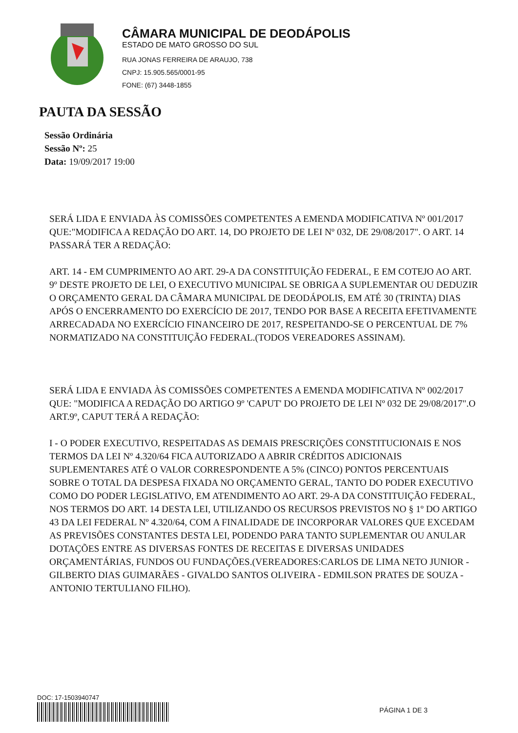CÂMARA MUNICIPAL DE DEODÁPOLIS
ESTADO DE MATO GROSSO DO SUL
RUA JONAS FERREIRA DE ARAUJO, 738
CNPJ: 15.905.565/0001-95
FONE: (67) 3448-1855
PAUTA DA SESSÃO
Sessão Ordinária
Sessão Nº: 25
Data: 19/09/2017 19:00
SERÁ LIDA E ENVIADA ÀS COMISSÕES COMPETENTES A EMENDA MODIFICATIVA Nº 001/2017 QUE:"MODIFICA A REDAÇÃO DO ART. 14, DO PROJETO DE LEI Nº 032, DE 29/08/2017". O ART. 14 PASSARÁ TER A REDAÇÃO:
ART. 14 - EM CUMPRIMENTO AO ART. 29-A DA CONSTITUIÇÃO FEDERAL, E EM COTEJO AO ART. 9º DESTE PROJETO DE LEI, O EXECUTIVO MUNICIPAL SE OBRIGA A SUPLEMENTAR OU DEDUZIR O ORÇAMENTO GERAL DA CÂMARA MUNICIPAL DE DEODÁPOLIS, EM ATÉ 30 (TRINTA) DIAS APÓS O ENCERRAMENTO DO EXERCÍCIO DE 2017, TENDO POR BASE A RECEITA EFETIVAMENTE ARRECADADA NO EXERCÍCIO FINANCEIRO DE 2017, RESPEITANDO-SE O PERCENTUAL DE 7% NORMATIZADO NA CONSTITUIÇÃO FEDERAL.(TODOS VEREADORES ASSINAM).
SERÁ LIDA E ENVIADA ÀS COMISSÕES COMPETENTES A EMENDA MODIFICATIVA Nº 002/2017 QUE: "MODIFICA A REDAÇÃO DO ARTIGO 9º 'CAPUT' DO PROJETO DE LEI Nº 032 DE 29/08/2017".O ART.9º, CAPUT TERÁ A REDAÇÃO:
I - O PODER EXECUTIVO, RESPEITADAS AS DEMAIS PRESCRIÇÕES CONSTITUCIONAIS E NOS TERMOS DA LEI Nº 4.320/64 FICA AUTORIZADO A ABRIR CRÉDITOS ADICIONAIS SUPLEMENTARES ATÉ O VALOR CORRESPONDENTE A 5% (CINCO) PONTOS PERCENTUAIS SOBRE O TOTAL DA DESPESA FIXADA NO ORÇAMENTO GERAL, TANTO DO PODER EXECUTIVO COMO DO PODER LEGISLATIVO, EM ATENDIMENTO AO ART. 29-A DA CONSTITUIÇÃO FEDERAL, NOS TERMOS DO ART. 14 DESTA LEI, UTILIZANDO OS RECURSOS PREVISTOS NO § 1º DO ARTIGO 43 DA LEI FEDERAL Nº 4.320/64, COM A FINALIDADE DE INCORPORAR VALORES QUE EXCEDAM AS PREVISÕES CONSTANTES DESTA LEI, PODENDO PARA TANTO SUPLEMENTAR OU ANULAR DOTAÇÕES ENTRE AS DIVERSAS FONTES DE RECEITAS E DIVERSAS UNIDADES ORÇAMENTÁRIAS, FUNDOS OU FUNDAÇÕES.(VEREADORES:CARLOS DE LIMA NETO JUNIOR - GILBERTO DIAS GUIMARÃES - GIVALDO SANTOS OLIVEIRA - EDMILSON PRATES DE SOUZA - ANTONIO TERTULIANO FILHO).
DOC: 17-1503940747
PÁGINA 1 DE 3